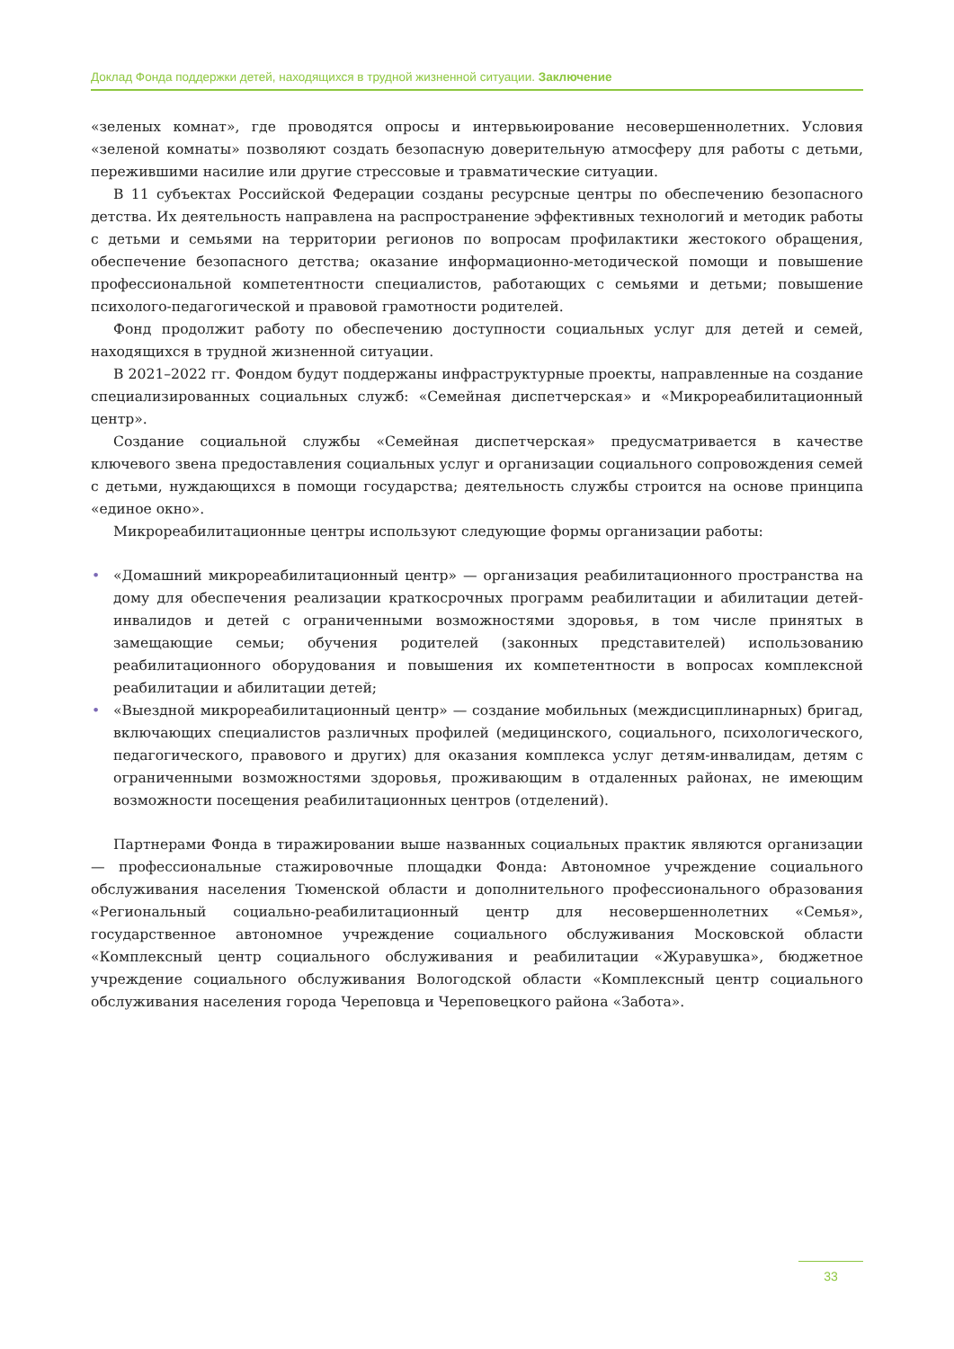Доклад Фонда поддержки детей, находящихся в трудной жизненной ситуации. Заключение
«зеленых комнат», где проводятся опросы и интервьюирование несовершеннолетних. Условия «зеленой комнаты» позволяют создать безопасную доверительную атмосферу для работы с детьми, пережившими насилие или другие стрессовые и травматические ситуации.
В 11 субъектах Российской Федерации созданы ресурсные центры по обеспечению безопасного детства. Их деятельность направлена на распространение эффективных технологий и методик работы с детьми и семьями на территории регионов по вопросам профилактики жестокого обращения, обеспечение безопасного детства; оказание информационно-методической помощи и повышение профессиональной компетентности специалистов, работающих с семьями и детьми; повышение психолого-педагогической и правовой грамотности родителей.
Фонд продолжит работу по обеспечению доступности социальных услуг для детей и семей, находящихся в трудной жизненной ситуации.
В 2021–2022 гг. Фондом будут поддержаны инфраструктурные проекты, направленные на создание специализированных социальных служб: «Семейная диспетчерская» и «Микрореабилитационный центр».
Создание социальной службы «Семейная диспетчерская» предусматривается в качестве ключевого звена предоставления социальных услуг и организации социального сопровождения семей с детьми, нуждающихся в помощи государства; деятельность службы строится на основе принципа «единое окно».
Микрореабилитационные центры используют следующие формы организации работы:
• «Домашний микрореабилитационный центр» — организация реабилитационного пространства на дому для обеспечения реализации краткосрочных программ реабилитации и абилитации детей-инвалидов и детей с ограниченными возможностями здоровья, в том числе принятых в замещающие семьи; обучения родителей (законных представителей) использованию реабилитационного оборудования и повышения их компетентности в вопросах комплексной реабилитации и абилитации детей;
• «Выездной микрореабилитационный центр» — создание мобильных (междисциплинарных) бригад, включающих специалистов различных профилей (медицинского, социального, психологического, педагогического, правового и других) для оказания комплекса услуг детям-инвалидам, детям с ограниченными возможностями здоровья, проживающим в отдаленных районах, не имеющим возможности посещения реабилитационных центров (отделений).
Партнерами Фонда в тиражировании выше названных социальных практик являются организации — профессиональные стажировочные площадки Фонда: Автономное учреждение социального обслуживания населения Тюменской области и дополнительного профессионального образования «Региональный социально-реабилитационный центр для несовершеннолетних «Семья», государственное автономное учреждение социального обслуживания Московской области «Комплексный центр социального обслуживания и реабилитации «Журавушка», бюджетное учреждение социального обслуживания Вологодской области «Комплексный центр социального обслуживания населения города Череповца и Череповецкого района «Забота».
33